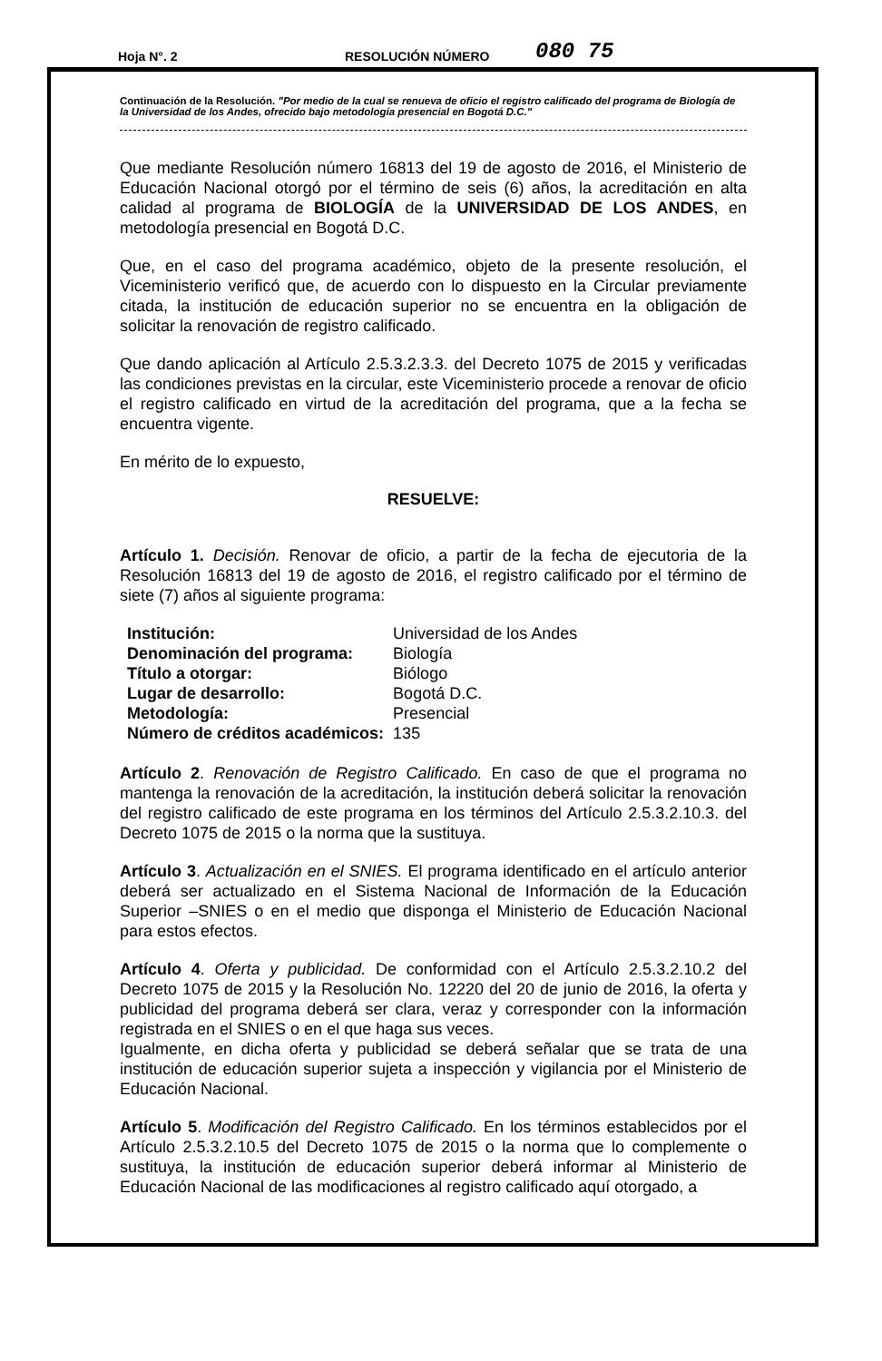Hoja N°. 2 RESOLUCIÓN NÚMERO 080 75
Continuación de la Resolución. "Por medio de la cual se renueva de oficio el registro calificado del programa de Biología de la Universidad de los Andes, ofrecido bajo metodología presencial en Bogotá D.C."
Que mediante Resolución número 16813 del 19 de agosto de 2016, el Ministerio de Educación Nacional otorgó por el término de seis (6) años, la acreditación en alta calidad al programa de BIOLOGÍA de la UNIVERSIDAD DE LOS ANDES, en metodología presencial en Bogotá D.C.
Que, en el caso del programa académico, objeto de la presente resolución, el Viceministerio verificó que, de acuerdo con lo dispuesto en la Circular previamente citada, la institución de educación superior no se encuentra en la obligación de solicitar la renovación de registro calificado.
Que dando aplicación al Artículo 2.5.3.2.3.3. del Decreto 1075 de 2015 y verificadas las condiciones previstas en la circular, este Viceministerio procede a renovar de oficio el registro calificado en virtud de la acreditación del programa, que a la fecha se encuentra vigente.
En mérito de lo expuesto,
RESUELVE:
Artículo 1. Decisión. Renovar de oficio, a partir de la fecha de ejecutoria de la Resolución 16813 del 19 de agosto de 2016, el registro calificado por el término de siete (7) años al siguiente programa:
| Institución: | Universidad de los Andes |
| Denominación del programa: | Biología |
| Título a otorgar: | Biólogo |
| Lugar de desarrollo: | Bogotá D.C. |
| Metodología: | Presencial |
| Número de créditos académicos: | 135 |
Artículo 2. Renovación de Registro Calificado. En caso de que el programa no mantenga la renovación de la acreditación, la institución deberá solicitar la renovación del registro calificado de este programa en los términos del Artículo 2.5.3.2.10.3. del Decreto 1075 de 2015 o la norma que la sustituya.
Artículo 3. Actualización en el SNIES. El programa identificado en el artículo anterior deberá ser actualizado en el Sistema Nacional de Información de la Educación Superior –SNIES o en el medio que disponga el Ministerio de Educación Nacional para estos efectos.
Artículo 4. Oferta y publicidad. De conformidad con el Artículo 2.5.3.2.10.2 del Decreto 1075 de 2015 y la Resolución No. 12220 del 20 de junio de 2016, la oferta y publicidad del programa deberá ser clara, veraz y corresponder con la información registrada en el SNIES o en el que haga sus veces.
Igualmente, en dicha oferta y publicidad se deberá señalar que se trata de una institución de educación superior sujeta a inspección y vigilancia por el Ministerio de Educación Nacional.
Artículo 5. Modificación del Registro Calificado. En los términos establecidos por el Artículo 2.5.3.2.10.5 del Decreto 1075 de 2015 o la norma que lo complemente o sustituya, la institución de educación superior deberá informar al Ministerio de Educación Nacional de las modificaciones al registro calificado aquí otorgado, a